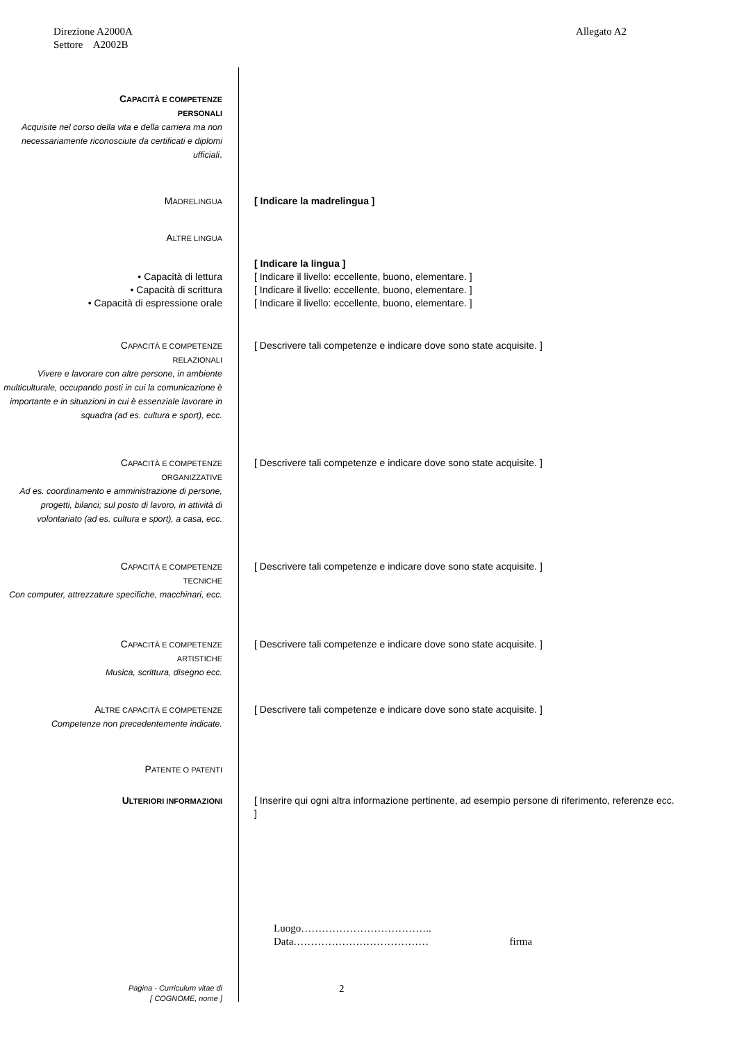Allegato A2 Direzione A2000A
Settore A2002B
CAPACITÀ E COMPETENZE
PERSONALI
Acquisite nel corso della vita e della carriera ma non necessariamente riconosciute da certificati e diplomi ufficiali.
MADRELINGUA
[ Indicare la madrelingua ]
ALTRE LINGUA
• Capacità di lettura
• Capacità di scrittura
• Capacità di espressione orale
[ Indicare la lingua ]
[ Indicare il livello: eccellente, buono, elementare. ]
[ Indicare il livello: eccellente, buono, elementare. ]
[ Indicare il livello: eccellente, buono, elementare. ]
CAPACITÀ E COMPETENZE
RELAZIONALI
Vivere e lavorare con altre persone, in ambiente multiculturale, occupando posti in cui la comunicazione è importante e in situazioni in cui è essenziale lavorare in squadra (ad es. cultura e sport), ecc.
[ Descrivere tali competenze e indicare dove sono state acquisite. ]
CAPACITÀ E COMPETENZE
ORGANIZZATIVE
Ad es. coordinamento e amministrazione di persone, progetti, bilanci; sul posto di lavoro, in attività di volontariato (ad es. cultura e sport), a casa, ecc.
[ Descrivere tali competenze e indicare dove sono state acquisite. ]
CAPACITÀ E COMPETENZE
TECNICHE
Con computer, attrezzature specifiche, macchinari, ecc.
[ Descrivere tali competenze e indicare dove sono state acquisite. ]
CAPACITÀ E COMPETENZE
ARTISTICHE
Musica, scrittura, disegno ecc.
[ Descrivere tali competenze e indicare dove sono state acquisite. ]
ALTRE CAPACITÀ E COMPETENZE
Competenze non precedentemente indicate.
[ Descrivere tali competenze e indicare dove sono state acquisite. ]
PATENTE O PATENTI
ULTERIORI INFORMAZIONI
[ Inserire qui ogni altra informazione pertinente, ad esempio persone di riferimento, referenze ecc. ]
Luogo………………………………..
Data………………………………… firma
Pagina - Curriculum vitae di
[ COGNOME, nome ]
2